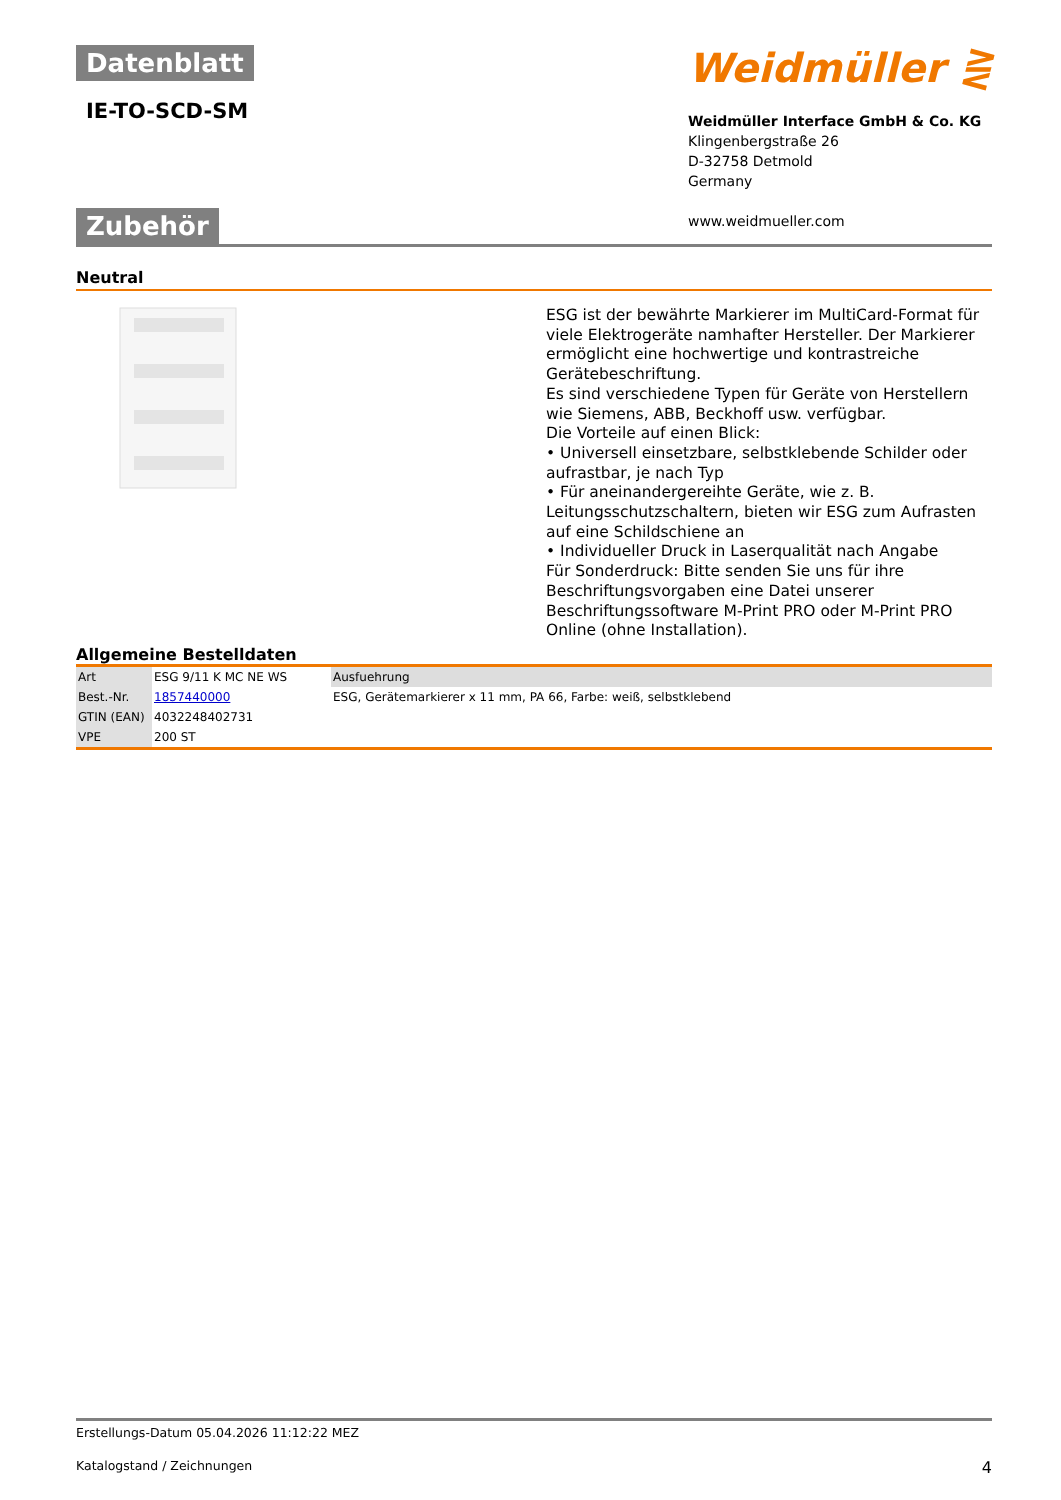Datenblatt
IE-TO-SCD-SM
Weidmüller ⋛
Weidmüller Interface GmbH & Co. KG
Klingenbergstraße 26
D-32758 Detmold
Germany
www.weidmueller.com
Zubehör
Neutral
ESG ist der bewährte Markierer im MultiCard-Format für viele Elektrogeräte namhafter Hersteller. Der Markierer ermöglicht eine hochwertige und kontrastreiche Gerätebeschriftung.
Es sind verschiedene Typen für Geräte von Herstellern wie Siemens, ABB, Beckhoff usw. verfügbar.
Die Vorteile auf einen Blick:
• Universell einsetzbare, selbstklebende Schilder oder aufrastbar, je nach Typ
• Für aneinandergereihte Geräte, wie z. B. Leitungsschutzschaltern, bieten wir ESG zum Aufrasten auf eine Schildschiene an
• Individueller Druck in Laserqualität nach Angabe
Für Sonderdruck: Bitte senden Sie uns für ihre Beschriftungsvorgaben eine Datei unserer Beschriftungssoftware M-Print PRO oder M-Print PRO Online (ohne Installation).
Allgemeine Bestelldaten
| Art | ESG 9/11 K MC NE WS | Ausfuehrung |
| Best.-Nr. | 1857440000 | ESG, Gerätemarkierer x 11 mm, PA 66, Farbe: weiß, selbstklebend |
| GTIN (EAN) | 4032248402731 | |
| VPE | 200 ST | |
Erstellungs-Datum 05.04.2026 11:12:22 MEZ
Katalogstand / Zeichnungen 4